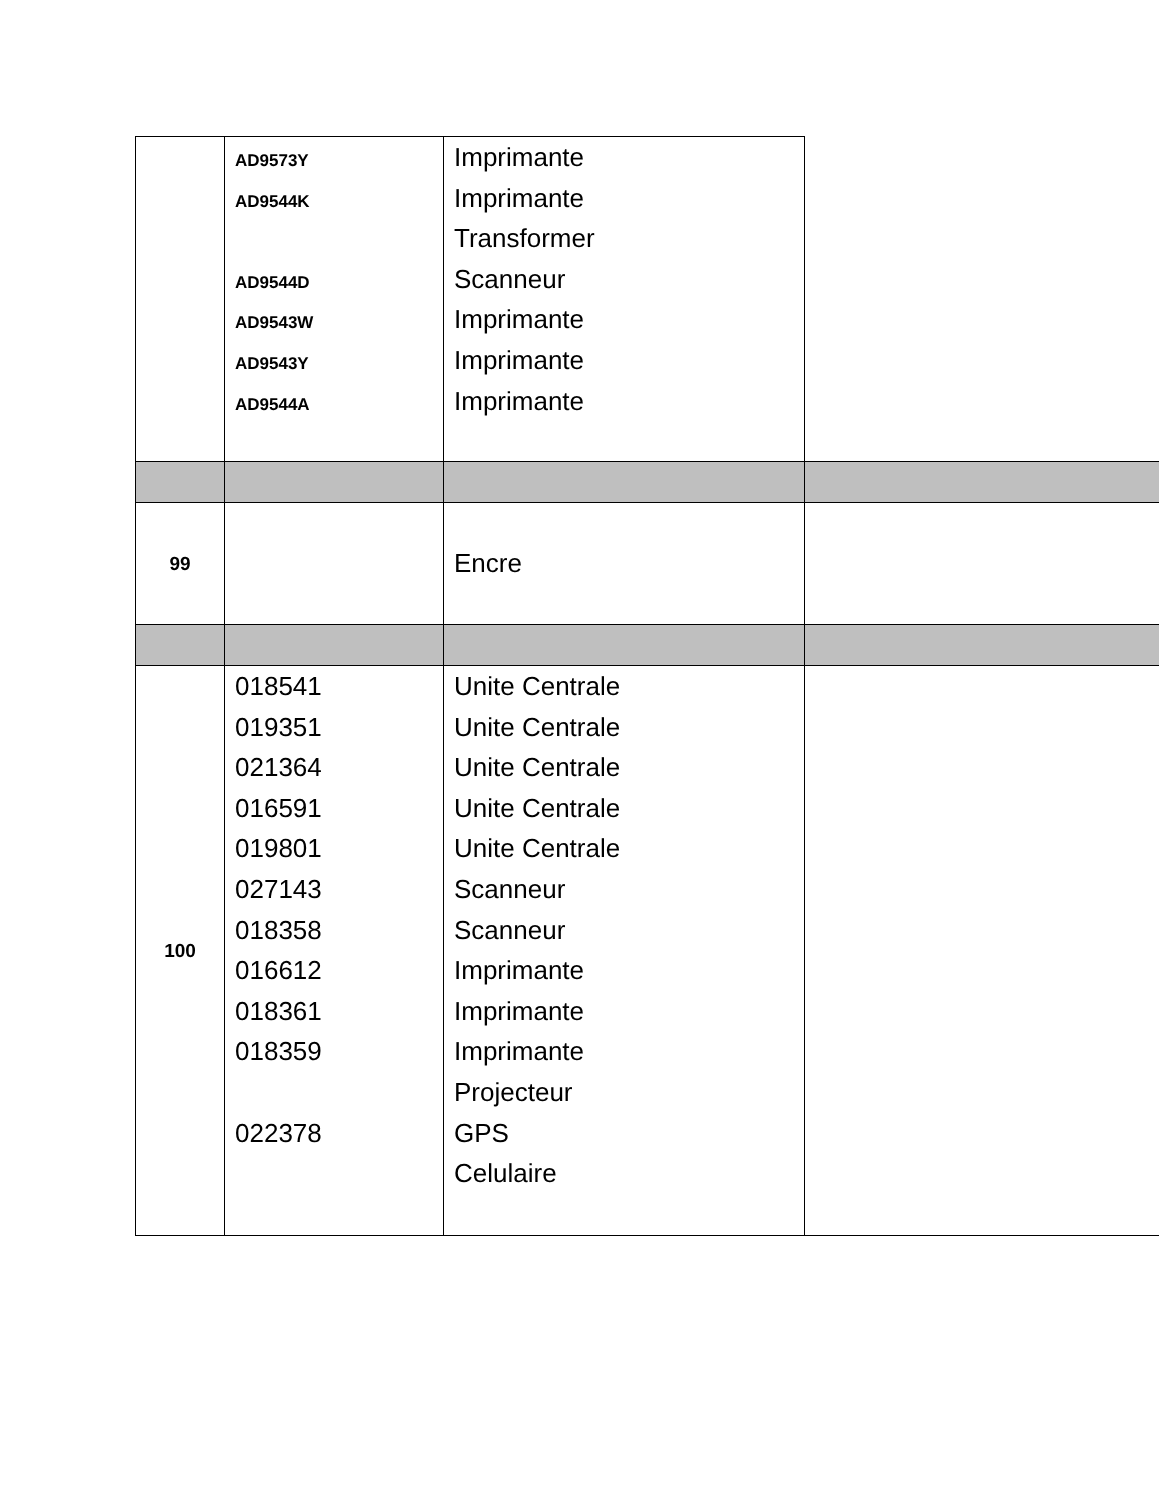| | AD9573Y AD9544K AD9544D AD9543W AD9543Y AD9544A | Imprimante Imprimante Transformer Scanneur Imprimante Imprimante Imprimante | |
| 99 | | Encre | |
| 100 | 018541 019351 021364 016591 019801 027143 018358 016612 018361 018359 022378 | Unite Centrale Unite Centrale Unite Centrale Unite Centrale Unite Centrale Scanneur Scanneur Imprimante Imprimante Imprimante Projecteur GPS Celulaire | |